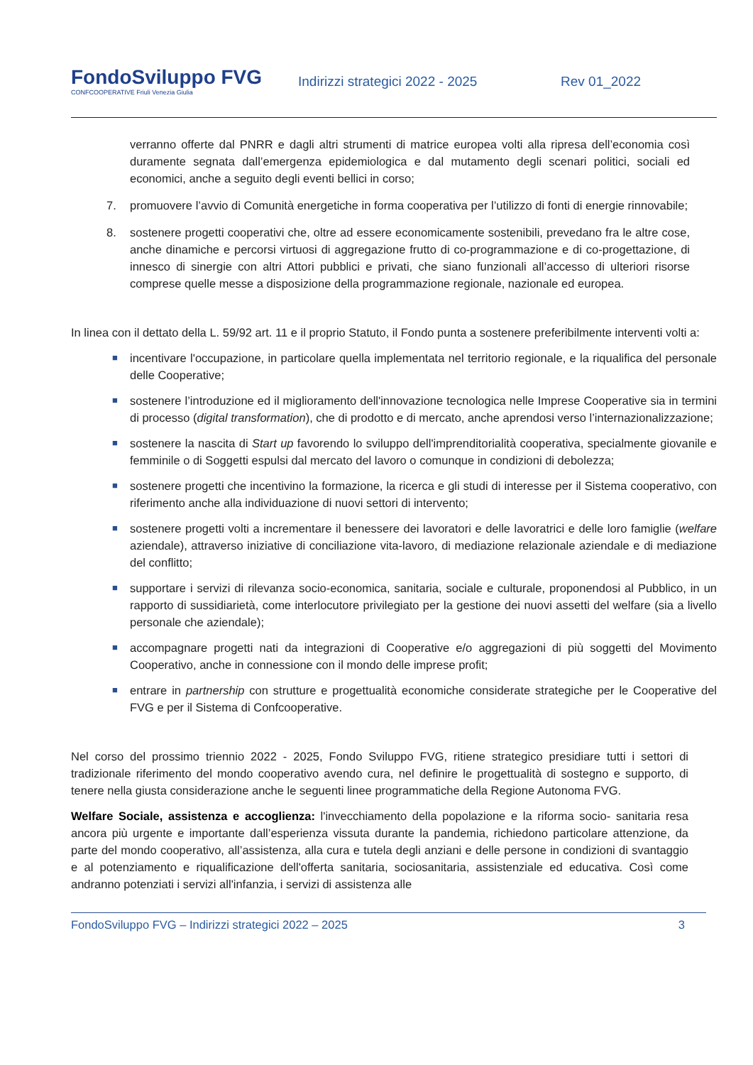FondoSviluppo FVG
CONFCOOPERATIVE Friuli Venezia Giulia
Indirizzi strategici 2022 - 2025 Rev 01_2022
verranno offerte dal PNRR e dagli altri strumenti di matrice europea volti alla ripresa dell’economia così duramente segnata dall’emergenza epidemiologica e dal mutamento degli scenari politici, sociali ed economici, anche a seguito degli eventi bellici in corso;
7. promuovere l’avvio di Comunità energetiche in forma cooperativa per l’utilizzo di fonti di energie rinnovabile;
8. sostenere progetti cooperativi che, oltre ad essere economicamente sostenibili, prevedano fra le altre cose, anche dinamiche e percorsi virtuosi di aggregazione frutto di co-programmazione e di co-progettazione, di innesco di sinergie con altri Attori pubblici e privati, che siano funzionali all’accesso di ulteriori risorse comprese quelle messe a disposizione della programmazione regionale, nazionale ed europea.
In linea con il dettato della L. 59/92 art. 11 e il proprio Statuto, il Fondo punta a sostenere preferibilmente interventi volti a:
■
incentivare l'occupazione, in particolare quella implementata nel territorio regionale, e la riqualifica del personale delle Cooperative;
■
sostenere l’introduzione ed il miglioramento dell'innovazione tecnologica nelle Imprese Cooperative sia in termini di processo (digital transformation), che di prodotto e di mercato, anche aprendosi verso l’internazionalizzazione;
■
sostenere la nascita di Start up favorendo lo sviluppo dell'imprenditorialità cooperativa, specialmente giovanile e femminile o di Soggetti espulsi dal mercato del lavoro o comunque in condizioni di debolezza;
■
sostenere progetti che incentivino la formazione, la ricerca e gli studi di interesse per il Sistema cooperativo, con riferimento anche alla individuazione di nuovi settori di intervento;
■
sostenere progetti volti a incrementare il benessere dei lavoratori e delle lavoratrici e delle loro famiglie (welfare aziendale), attraverso iniziative di conciliazione vita-lavoro, di mediazione relazionale aziendale e di mediazione del conflitto;
■
supportare i servizi di rilevanza socio-economica, sanitaria, sociale e culturale, proponendosi al Pubblico, in un rapporto di sussidiarietà, come interlocutore privilegiato per la gestione dei nuovi assetti del welfare (sia a livello personale che aziendale);
■
accompagnare progetti nati da integrazioni di Cooperative e/o aggregazioni di più soggetti del Movimento Cooperativo, anche in connessione con il mondo delle imprese profit;
■
entrare in partnership con strutture e progettualità economiche considerate strategiche per le Cooperative del FVG e per il Sistema di Confcooperative.
Nel corso del prossimo triennio 2022 - 2025, Fondo Sviluppo FVG, ritiene strategico presidiare tutti i settori di tradizionale riferimento del mondo cooperativo avendo cura, nel definire le progettualità di sostegno e supporto, di tenere nella giusta considerazione anche le seguenti linee programmatiche della Regione Autonoma FVG.
Welfare Sociale, assistenza e accoglienza: l'invecchiamento della popolazione e la riforma socio- sanitaria resa ancora più urgente e importante dall’esperienza vissuta durante la pandemia, richiedono particolare attenzione, da parte del mondo cooperativo, all’assistenza, alla cura e tutela degli anziani e delle persone in condizioni di svantaggio e al potenziamento e riqualificazione dell'offerta sanitaria, sociosanitaria, assistenziale ed educativa. Così come andranno potenziati i servizi all'infanzia, i servizi di assistenza alle
FondoSviluppo FVG – Indirizzi strategici 2022 – 2025 3